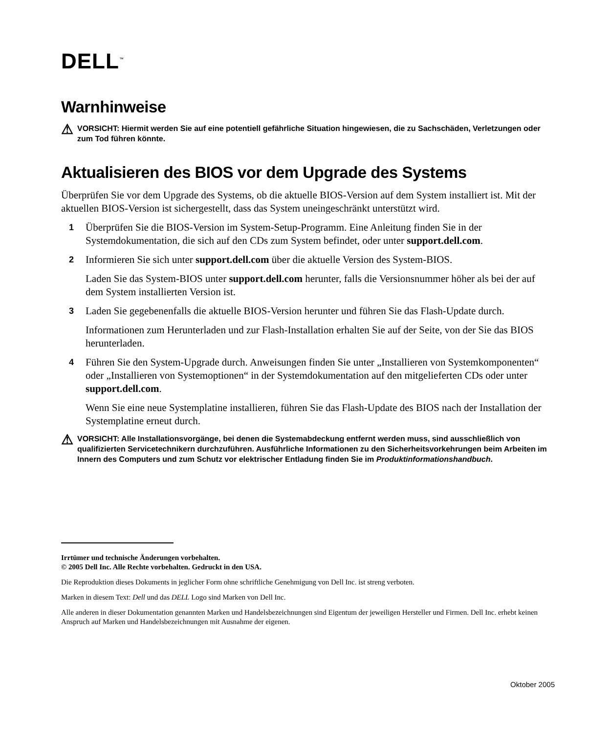DELL<sup>™</sup>
Warnhinweise
⚠
VORSICHT: Hiermit werden Sie auf eine potentiell gefährliche Situation hingewiesen, die zu Sachschäden, Verletzungen oder zum Tod führen könnte.
Aktualisieren des BIOS vor dem Upgrade des Systems
Überprüfen Sie vor dem Upgrade des Systems, ob die aktuelle BIOS-Version auf dem System installiert ist. Mit der aktuellen BIOS-Version ist sichergestellt, dass das System uneingeschränkt unterstützt wird.
1
Überprüfen Sie die BIOS-Version im System-Setup-Programm. Eine Anleitung finden Sie in der Systemdokumentation, die sich auf den CDs zum System befindet, oder unter support.dell.com.
2
Informieren Sie sich unter support.dell.com über die aktuelle Version des System-BIOS.
Laden Sie das System-BIOS unter support.dell.com herunter, falls die Versionsnummer höher als bei der auf dem System installierten Version ist.
3
Laden Sie gegebenenfalls die aktuelle BIOS-Version herunter und führen Sie das Flash-Update durch.
Informationen zum Herunterladen und zur Flash-Installation erhalten Sie auf der Seite, von der Sie das BIOS herunterladen.
4
Führen Sie den System-Upgrade durch. Anweisungen finden Sie unter „Installieren von System­komponenten“ oder „Installieren von Systemoptionen“ in der Systemdokumentation auf den mitgelieferten CDs oder unter support.dell.com.
Wenn Sie eine neue Systemplatine installieren, führen Sie das Flash-Update des BIOS nach der Installation der Systemplatine erneut durch.
⚠
VORSICHT: Alle Installationsvorgänge, bei denen die Systemabdeckung entfernt werden muss, sind ausschließlich von qualifizierten Servicetechnikern durchzuführen. Ausführliche Informationen zu den Sicherheitsvorkehrungen beim Arbeiten im Innern des Computers und zum Schutz vor elektrischer Entladung finden Sie im Produktinformationshandbuch.
Irrtümer und technische Änderungen vorbehalten.
© 2005 Dell Inc. Alle Rechte vorbehalten. Gedruckt in den USA.
Die Reproduktion dieses Dokuments in jeglicher Form ohne schriftliche Genehmigung von Dell Inc. ist streng verboten.
Marken in diesem Text: Dell und das DELL Logo sind Marken von Dell Inc.
Alle anderen in dieser Dokumentation genannten Marken und Handelsbezeichnungen sind Eigentum der jeweiligen Hersteller und Firmen. Dell Inc. erhebt keinen Anspruch auf Marken und Handelsbezeichnungen mit Ausnahme der eigenen.
Oktober 2005